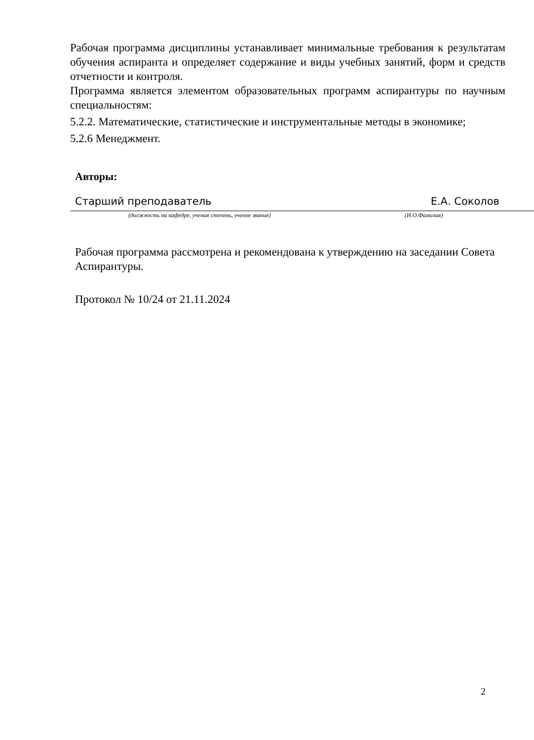Рабочая программа дисциплины устанавливает минимальные требования к результатам обучения аспиранта и определяет содержание и виды учебных занятий, форм и средств отчетности и контроля.
Программа является элементом образовательных программ аспирантуры по научным специальностям:
5.2.2. Математические, статистические и инструментальные методы в экономике;
5.2.6 Менеджмент.
Авторы:
Старший преподаватель Е.А. Соколов
(должность на кафедре, ученая степень, ученое звание) (И.О.Фамилия)
Рабочая программа рассмотрена и рекомендована к утверждению на заседании Совета Аспирантуры.
Протокол № 10/24 от 21.11.2024
2